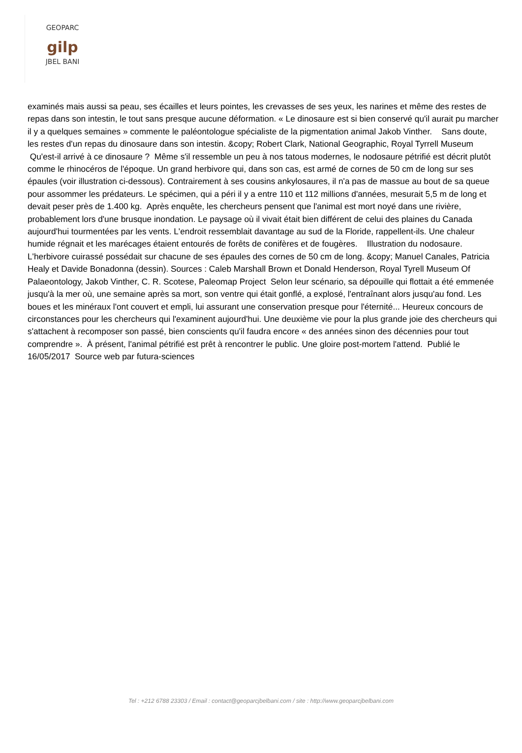GEOPARC
gilp
JBEL BANI
examinés mais aussi sa peau, ses écailles et leurs pointes, les crevasses de ses yeux, les narines et même des restes de repas dans son intestin, le tout sans presque aucune déformation. « Le dinosaure est si bien conservé qu'il aurait pu marcher il y a quelques semaines » commente le paléontologue spécialiste de la pigmentation animal Jakob Vinther. Sans doute, les restes d'un repas du dinosaure dans son intestin. &copy; Robert Clark, National Geographic, Royal Tyrrell Museum Qu'est-il arrivé à ce dinosaure ? Même s'il ressemble un peu à nos tatous modernes, le nodosaure pétrifié est décrit plutôt comme le rhinocéros de l'époque. Un grand herbivore qui, dans son cas, est armé de cornes de 50 cm de long sur ses épaules (voir illustration ci-dessous). Contrairement à ses cousins ankylosaures, il n'a pas de massue au bout de sa queue pour assommer les prédateurs. Le spécimen, qui a péri il y a entre 110 et 112 millions d'années, mesurait 5,5 m de long et devait peser près de 1.400 kg. Après enquête, les chercheurs pensent que l'animal est mort noyé dans une rivière, probablement lors d'une brusque inondation. Le paysage où il vivait était bien différent de celui des plaines du Canada aujourd'hui tourmentées par les vents. L'endroit ressemblait davantage au sud de la Floride, rappellent-ils. Une chaleur humide régnait et les marécages étaient entourés de forêts de conifères et de fougères. Illustration du nodosaure. L'herbivore cuirassé possédait sur chacune de ses épaules des cornes de 50 cm de long. &copy; Manuel Canales, Patricia Healy et Davide Bonadonna (dessin). Sources : Caleb Marshall Brown et Donald Henderson, Royal Tyrell Museum Of Palaeontology, Jakob Vinther, C. R. Scotese, Paleomap Project Selon leur scénario, sa dépouille qui flottait a été emmenée jusqu'à la mer où, une semaine après sa mort, son ventre qui était gonflé, a explosé, l'entraînant alors jusqu'au fond. Les boues et les minéraux l'ont couvert et empli, lui assurant une conservation presque pour l'éternité... Heureux concours de circonstances pour les chercheurs qui l'examinent aujourd'hui. Une deuxième vie pour la plus grande joie des chercheurs qui s'attachent à recomposer son passé, bien conscients qu'il faudra encore « des années sinon des décennies pour tout comprendre ». À présent, l'animal pétrifié est prêt à rencontrer le public. Une gloire post-mortem l'attend. Publié le 16/05/2017 Source web par futura-sciences
Tel : +212 6788 23303 / Email : contact@geoparcjbelbani.com / site : http://www.geoparcjbelbani.com